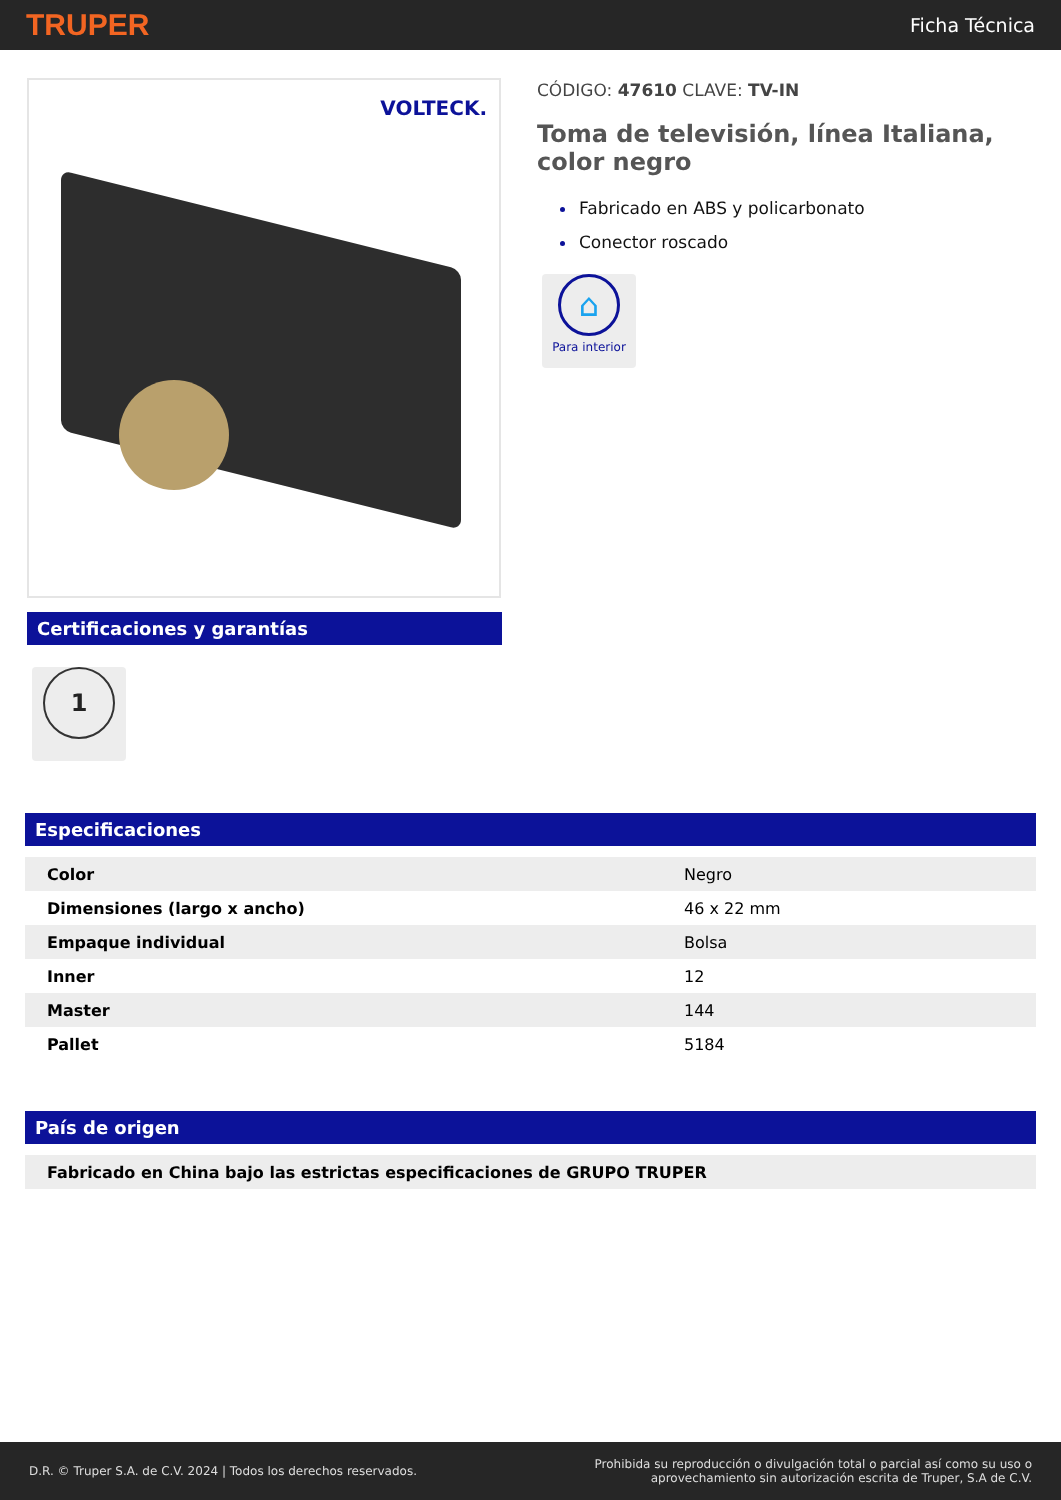TRUPER Ficha Técnica
VOLTECK.
Certificaciones y garantías
1
CÓDIGO: 47610 CLAVE: TV-IN
Toma de televisión, línea Italiana, color negro
Fabricado en ABS y policarbonato
Conector roscado
⌂
Para interior
Especificaciones
| Color | Negro |
| Dimensiones (largo x ancho) | 46 x 22 mm |
| Empaque individual | Bolsa |
| Inner | 12 |
| Master | 144 |
| Pallet | 5184 |
País de origen
| Fabricado en China bajo las estrictas especificaciones de GRUPO TRUPER |
D.R. © Truper S.A. de C.V. 2024 | Todos los derechos reservados. Prohibida su reproducción o divulgación total o parcial así como su uso o
aprovechamiento sin autorización escrita de Truper, S.A de C.V.